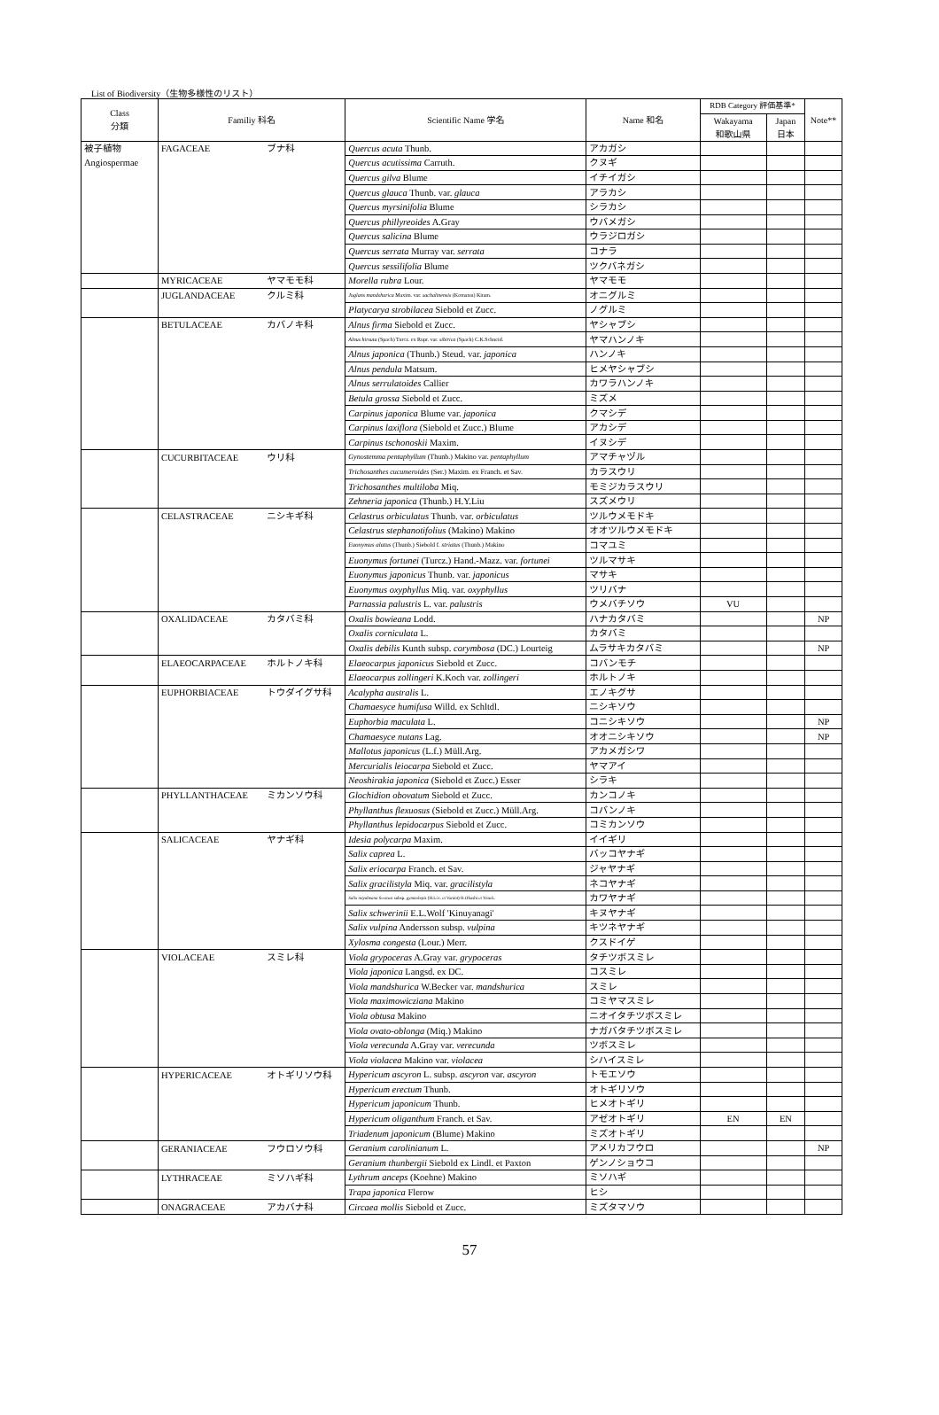List of Biodiversity（生物多様性のリスト）
| Class 分類 | Familiy 科名 | | Scientific Name 学名 | Name 和名 | RDB Category 評価基準* | | Note** |
| --- | --- | --- | --- | --- | --- | --- | --- |
| | | | | | Wakayama 和歌山県 | Japan 日本 | |
| 被子植物 | FAGACEAE | ブナ科 | Quercus acuta Thunb. | アカガシ | | | |
| Angiospermae | | | Quercus acutissima Carruth. | クヌギ | | | |
| | | | Quercus gilva Blume | イチイガシ | | | |
| | | | Quercus glauca Thunb. var. glauca | アラカシ | | | |
| | | | Quercus myrsinifolia Blume | シラカシ | | | |
| | | | Quercus phillyreoides A.Gray | ウバメガシ | | | |
| | | | Quercus salicina Blume | ウラジロガシ | | | |
| | | | Quercus serrata Murray var. serrata | コナラ | | | |
| | | | Quercus sessilifolia Blume | ツクバネガシ | | | |
| | MYRICACEAE | ヤマモモ科 | Morella rubra Lour. | ヤマモモ | | | |
| | JUGLANDACEAE | クルミ科 | Juglans mandshurica Maxim. var. sachalinensis (Komatsu) Kitam. | オニグルミ | | | |
| | | | Platycarya strobilacea Siebold et Zucc. | ノグルミ | | | |
| | BETULACEAE | カバノキ科 | Alnus firma Siebold et Zucc. | ヤシャブシ | | | |
| | | | Alnus hirsuta (Spach) Turcz. ex Rupr. var. sibirica (Spach) C.K.Schneid. | ヤマハンノキ | | | |
| | | | Alnus japonica (Thunb.) Steud. var. japonica | ハンノキ | | | |
| | | | Alnus pendula Matsum. | ヒメヤシャブシ | | | |
| | | | Alnus serrulatoides Callier | カワラハンノキ | | | |
| | | | Betula grossa Siebold et Zucc. | ミズメ | | | |
| | | | Carpinus japonica Blume var. japonica | クマシデ | | | |
| | | | Carpinus laxiflora (Siebold et Zucc.) Blume | アカシデ | | | |
| | | | Carpinus tschonoskii Maxim. | イヌシデ | | | |
| | CUCURBITACEAE | ウリ科 | Gynostemma pentaphyllum (Thunb.) Makino var. pentaphyllum | アマチャヅル | | | |
| | | | Trichosanthes cucumeroides (Ser.) Maxim. ex Franch. et Sav. | カラスウリ | | | |
| | | | Trichosanthes multiloba Miq. | モミジカラスウリ | | | |
| | | | Zehneria japonica (Thunb.) H.Y.Liu | スズメウリ | | | |
| | CELASTRACEAE | ニシキギ科 | Celastrus orbiculatus Thunb. var. orbiculatus | ツルウメモドキ | | | |
| | | | Celastrus stephanotifolius (Makino) Makino | オオツルウメモドキ | | | |
| | | | Euonymus alatus (Thunb.) Siebold f. striatus (Thunb.) Makino | コマユミ | | | |
| | | | Euonymus fortunei (Turcz.) Hand.-Mazz. var. fortunei | ツルマサキ | | | |
| | | | Euonymus japonicus Thunb. var. japonicus | マサキ | | | |
| | | | Euonymus oxyphyllus Miq. var. oxyphyllus | ツリバナ | | | |
| | | | Parnassia palustris L. var. palustris | ウメバチソウ | VU | | |
| | OXALIDACEAE | カタバミ科 | Oxalis bowieana Lodd. | ハナカタバミ | | | NP |
| | | | Oxalis corniculata L. | カタバミ | | | |
| | | | Oxalis debilis Kunth subsp. corymbosa (DC.) Lourteig | ムラサキカタバミ | | | NP |
| | ELAEOCARPACEAE | ホルトノキ科 | Elaeocarpus japonicus Siebold et Zucc. | コバンモチ | | | |
| | | | Elaeocarpus zollingeri K.Koch var. zollingeri | ホルトノキ | | | |
| | EUPHORBIACEAE | トウダイグサ科 | Acalypha australis L. | エノキグサ | | | |
| | | | Chamaesyce humifusa Willd. ex Schltdl. | ニシキソウ | | | |
| | | | Euphorbia maculata L. | コニシキソウ | | | NP |
| | | | Chamaesyce nutans Lag. | オオニシキソウ | | | NP |
| | | | Mallotus japonicus (L.f.) Müll.Arg. | アカメガシワ | | | |
| | | | Mercurialis leiocarpa Siebold et Zucc. | ヤマアイ | | | |
| | | | Neoshirakia japonica (Siebold et Zucc.) Esser | シラキ | | | |
| | PHYLLANTHACEAE | ミカンソウ科 | Glochidion obovatum Siebold et Zucc. | カンコノキ | | | |
| | | | Phyllanthus flexuosus (Siebold et Zucc.) Müll.Arg. | コバンノキ | | | |
| | | | Phyllanthus lepidocarpus Siebold et Zucc. | コミカンソウ | | | |
| | SALICACEAE | ヤナギ科 | Idesia polycarpa Maxim. | イイギリ | | | |
| | | | Salix caprea L. | バッコヤナギ | | | |
| | | | Salix eriocarpa Franch. et Sav. | ジャヤナギ | | | |
| | | | Salix gracilistyla Miq. var. gracilistyla | ネコヤナギ | | | |
| | | | Salix miyabeana Seemen subsp. gymnolepis (H.Lév. et Vaniot) H.Ohashi et Yonek. | カワヤナギ | | | |
| | | | Salix schwerinii E.L.Wolf 'Kinuyanagi' | キヌヤナギ | | | |
| | | | Salix vulpina Andersson subsp. vulpina | キツネヤナギ | | | |
| | | | Xylosma congesta (Lour.) Merr. | クスドイゲ | | | |
| | VIOLACEAE | スミレ科 | Viola grypoceras A.Gray var. grypoceras | タチツボスミレ | | | |
| | | | Viola japonica Langsd. ex DC. | コスミレ | | | |
| | | | Viola mandshurica W.Becker var. mandshurica | スミレ | | | |
| | | | Viola maximowicziana Makino | コミヤマスミレ | | | |
| | | | Viola obtusa Makino | ニオイタチツボスミレ | | | |
| | | | Viola ovato-oblonga (Miq.) Makino | ナガバタチツボスミレ | | | |
| | | | Viola verecunda A.Gray var. verecunda | ツボスミレ | | | |
| | | | Viola violacea Makino var. violacea | シハイスミレ | | | |
| | HYPERICACEAE | オトギリソウ科 | Hypericum ascyron L. subsp. ascyron var. ascyron | トモエソウ | | | |
| | | | Hypericum erectum Thunb. | オトギリソウ | | | |
| | | | Hypericum japonicum Thunb. | ヒメオトギリ | | | |
| | | | Hypericum oliganthum Franch. et Sav. | アゼオトギリ | EN | EN | |
| | | | Triadenum japonicum (Blume) Makino | ミズオトギリ | | | |
| | GERANIACEAE | フウロソウ科 | Geranium carolinianum L. | アメリカフウロ | | | NP |
| | | | Geranium thunbergii Siebold ex Lindl. et Paxton | ゲンノショウコ | | | |
| | LYTHRACEAE | ミソハギ科 | Lythrum anceps (Koehne) Makino | ミソハギ | | | |
| | | | Trapa japonica Flerow | ヒシ | | | |
| | ONAGRACEAE | アカバナ科 | Circaea mollis Siebold et Zucc. | ミズタマソウ | | | |
57